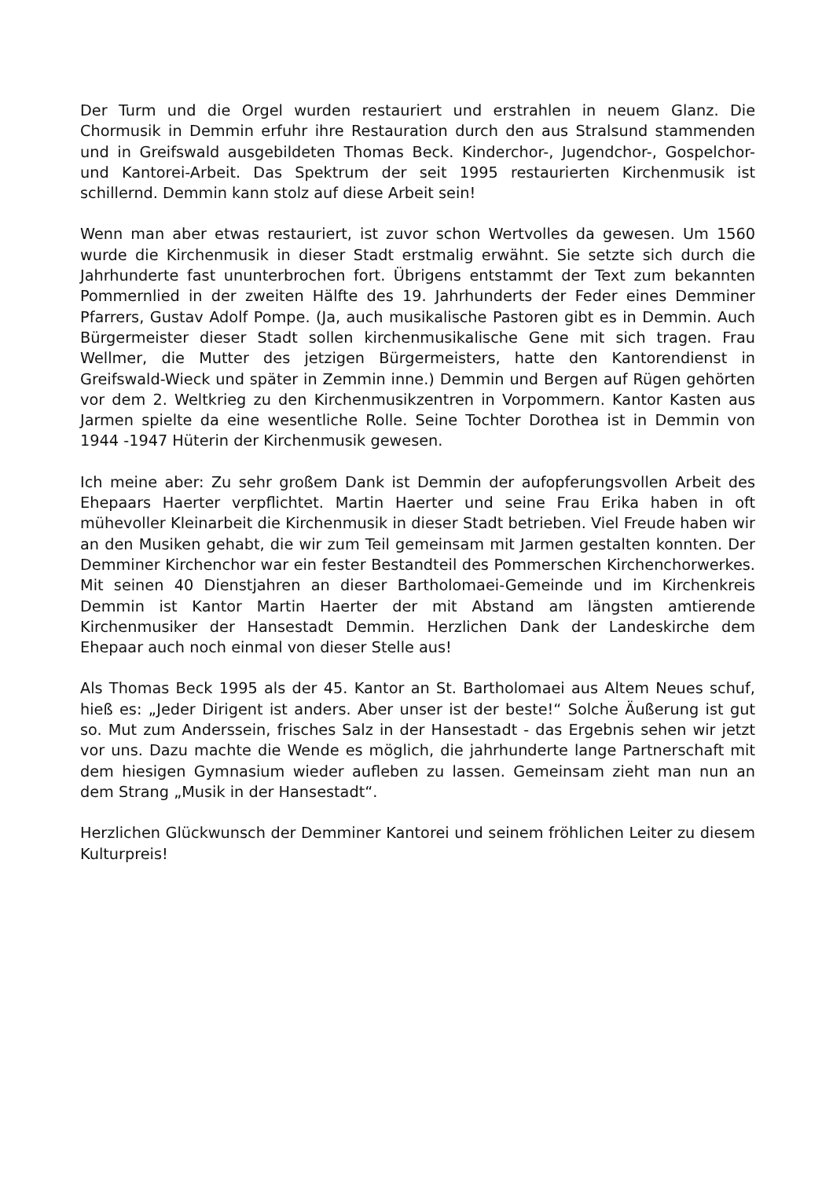Der Turm und die Orgel wurden restauriert und erstrahlen in neuem Glanz. Die Chormusik in Demmin erfuhr ihre Restauration durch den aus Stralsund stammenden und in Greifswald ausgebildeten Thomas Beck. Kinderchor-, Jugendchor-, Gospelchor- und Kantorei-Arbeit. Das Spektrum der seit 1995 restaurierten Kirchenmusik ist schillernd. Demmin kann stolz auf diese Arbeit sein!
Wenn man aber etwas restauriert, ist zuvor schon Wertvolles da gewesen. Um 1560 wurde die Kirchenmusik in dieser Stadt erstmalig erwähnt. Sie setzte sich durch die Jahrhunderte fast ununterbrochen fort. Übrigens entstammt der Text zum bekannten Pommernlied in der zweiten Hälfte des 19. Jahrhunderts der Feder eines Demminer Pfarrers, Gustav Adolf Pompe. (Ja, auch musikalische Pastoren gibt es in Demmin. Auch Bürgermeister dieser Stadt sollen kirchenmusikalische Gene mit sich tragen. Frau Wellmer, die Mutter des jetzigen Bürgermeisters, hatte den Kantorendienst in Greifswald-Wieck und später in Zemmin inne.) Demmin und Bergen auf Rügen gehörten vor dem 2. Weltkrieg zu den Kirchenmusikzentren in Vorpommern. Kantor Kasten aus Jarmen spielte da eine wesentliche Rolle. Seine Tochter Dorothea ist in Demmin von 1944 -1947 Hüterin der Kirchenmusik gewesen.
Ich meine aber: Zu sehr großem Dank ist Demmin der aufopferungsvollen Arbeit des Ehepaars Haerter verpflichtet. Martin Haerter und seine Frau Erika haben in oft mühevoller Kleinarbeit die Kirchenmusik in dieser Stadt betrieben. Viel Freude haben wir an den Musiken gehabt, die wir zum Teil gemeinsam mit Jarmen gestalten konnten. Der Demminer Kirchenchor war ein fester Bestandteil des Pommerschen Kirchenchorwerkes. Mit seinen 40 Dienstjahren an dieser Bartholomaei-Gemeinde und im Kirchenkreis Demmin ist Kantor Martin Haerter der mit Abstand am längsten amtierende Kirchenmusiker der Hansestadt Demmin. Herzlichen Dank der Landeskirche dem Ehepaar auch noch einmal von dieser Stelle aus!
Als Thomas Beck 1995 als der 45. Kantor an St. Bartholomaei aus Altem Neues schuf, hieß es: „Jeder Dirigent ist anders. Aber unser ist der beste!“ Solche Äußerung ist gut so. Mut zum Anderssein, frisches Salz in der Hansestadt - das Ergebnis sehen wir jetzt vor uns. Dazu machte die Wende es möglich, die jahrhunderte lange Partnerschaft mit dem hiesigen Gymnasium wieder aufleben zu lassen. Gemeinsam zieht man nun an dem Strang „Musik in der Hansestadt“.
Herzlichen Glückwunsch der Demminer Kantorei und seinem fröhlichen Leiter zu diesem Kulturpreis!